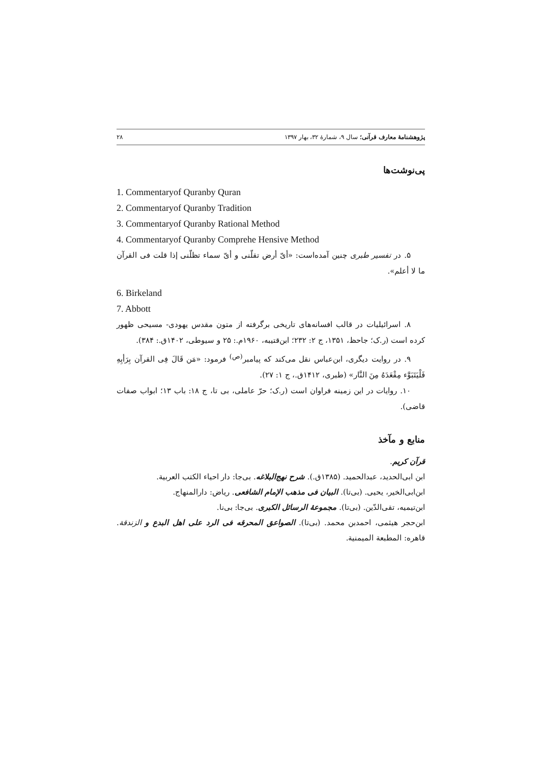پژوهشنامهٔ معارف قرآنی؛ سال ۹، شمارهٔ ۳۲، بهار ۱۳۹۷ ۲۸
پی‌نوشت‌ها
1. Commentaryof Quranby Quran
2. Commentaryof Quranby Tradition
3. Commentaryof Quranby Rational Method
4. Commentaryof Quranby Comprehe Hensive Method
۵. در تفسیر طبری چنین آمده‌است: «أیّ أرض تقلّنی و أیّ سماء تظلّنی إذا قلت فی القرآن ما لا أعلم».
6. Birkeland
7. Abbott
۸. اسرائیلیات در قالب افسانه‌های تاریخی برگرفته از متون مقدس یهودی- مسیحی ظهور کرده است (ر.ک؛ جاحظ، ۱۳۵۱، ج ۲: ۲۳۲؛ ابن‌قتیبه، ۱۹۶۰م.: ۲۵ و سیوطی، ۱۴۰۲ق.: ۳۸۴).
۹. در روایت دیگری، ابن‌عباس نقل می‌کند که پیامبر<sup>(ص)</sup> فرمود: «مَن قَالَ فِی القرآن بِرَأیِهِ فَلْیَتَبَوَّء مِقْعَدَهُ مِنَ النَّار» (طبری، ۱۴۱۲ق.، ج ۱: ۲۷).
۱۰. روایات در این زمینه فراوان است (ر.ک؛ حرّ عاملی، بی تا، ج ۱۸: باب ۱۳؛ ابواب صفات قاضی).
منابع و مآخذ
قرآن کریم.
ابن ابی‌الحدید، عبدالحمید. (۱۳۸۵ق.). شرح نهج‌البلاغه. بی‌جا: دار احیاء الکتب العربیة.
ابن‌ابی‌الخیر، یحیی. (بی‌تا). البیان فی مذهب الإمام الشافعی. ریاض: دارالمنهاج.
ابن‌تیمیه، تقی‌الدّین. (بی‌تا). مجموعهٔ الرسائل الکبری. بی‌جا: بی‌نا.
ابن‌حجر هیثمی، احمدبن محمد. (بی‌تا). الصواعق المحرقه فی الرد علی اهل البدع و الزندقة. قاهره: المطبعة المیمنیة.